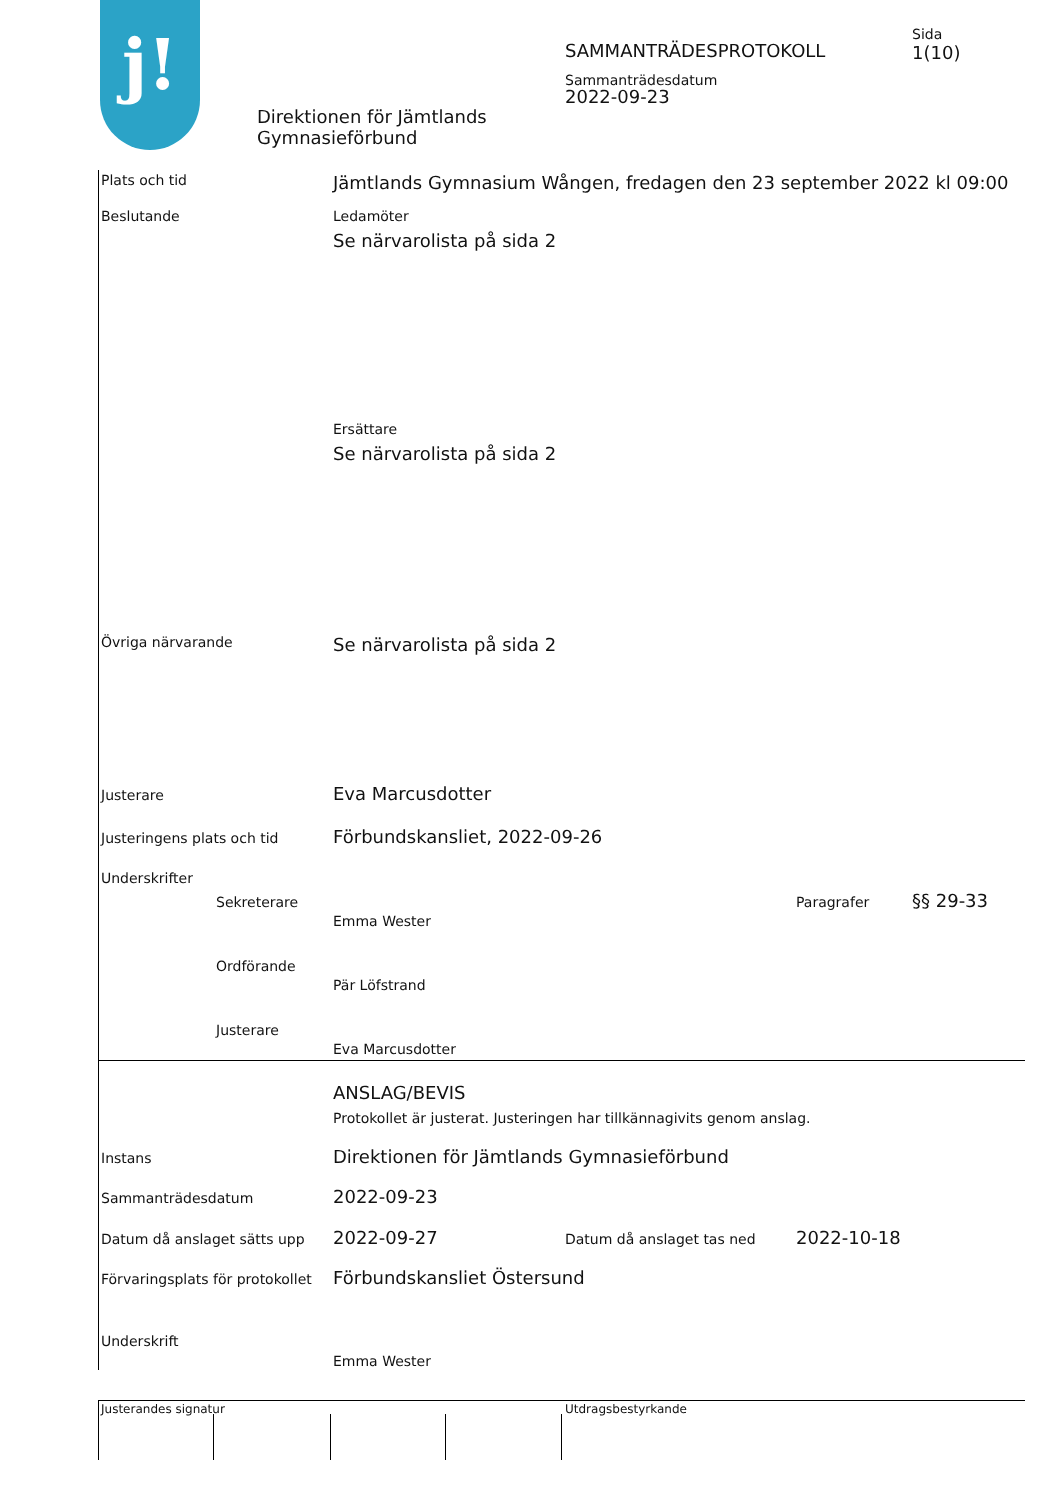j! SAMMANTRÄDESPROTOKOLL
Sida
1(10)
Sammanträdesdatum
2022-09-23
Direktionen för Jämtlands
Gymnasieförbund
Plats och tid
Jämtlands Gymnasium Wången, fredagen den 23 september 2022 kl 09:00
Beslutande Ledamöter
Se närvarolista på sida 2
Ersättare
Se närvarolista på sida 2
Övriga närvarande Se närvarolista på sida 2
Justerare Eva Marcusdotter
Justeringens plats och tid Förbundskansliet, 2022-09-26
Underskrifter
Sekreterare Paragrafer §§ 29-33
Emma Wester
Ordförande
Pär Löfstrand
Justerare
Eva Marcusdotter
ANSLAG/BEVIS
Protokollet är justerat. Justeringen har tillkännagivits genom anslag.
Instans
Direktionen för Jämtlands Gymnasieförbund
Sammanträdesdatum 2022-09-23
Datum då anslaget sätts upp 2022-09-27 Datum då anslaget tas ned 2022-10-18
Förvaringsplats för protokollet
Förbundskansliet Östersund
Underskrift
Emma Wester
Justerandes signatur Utdragsbestyrkande